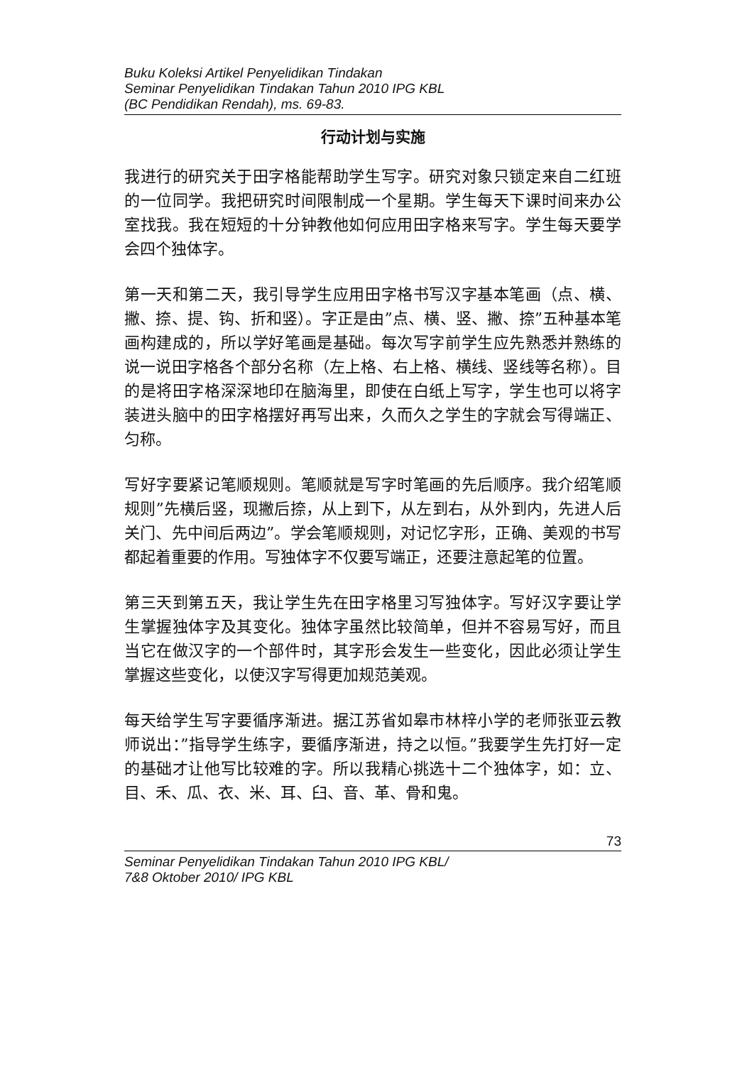Buku Koleksi Artikel Penyelidikan Tindakan
Seminar Penyelidikan Tindakan Tahun 2010 IPG KBL
(BC Pendidikan Rendah), ms. 69-83.
行动计划与实施
我进行的研究关于田字格能帮助学生写字。研究对象只锁定来自二红班的一位同学。我把研究时间限制成一个星期。学生每天下课时间来办公室找我。我在短短的十分钟教他如何应用田字格来写字。学生每天要学会四个独体字。
第一天和第二天，我引导学生应用田字格书写汉字基本笔画（点、横、撇、捺、提、钩、折和竖）。字正是由”点、横、竖、撇、捺”五种基本笔画构建成的，所以学好笔画是基础。每次写字前学生应先熟悉并熟练的说一说田字格各个部分名称（左上格、右上格、横线、竖线等名称）。目的是将田字格深深地印在脑海里，即使在白纸上写字，学生也可以将字装进头脑中的田字格摆好再写出来，久而久之学生的字就会写得端正、匀称。
写好字要紧记笔顺规则。笔顺就是写字时笔画的先后顺序。我介绍笔顺规则”先横后竖，现撇后捺，从上到下，从左到右，从外到内，先进人后关门、先中间后两边”。学会笔顺规则，对记忆字形，正确、美观的书写都起着重要的作用。写独体字不仅要写端正，还要注意起笔的位置。
第三天到第五天，我让学生先在田字格里习写独体字。写好汉字要让学生掌握独体字及其变化。独体字虽然比较简单，但并不容易写好，而且当它在做汉字的一个部件时，其字形会发生一些变化，因此必须让学生掌握这些变化，以使汉字写得更加规范美观。
每天给学生写字要循序渐进。据江苏省如皋市林梓小学的老师张亚云教师说出：”指导学生练字，要循序渐进，持之以恒。”我要学生先打好一定的基础才让他写比较难的字。所以我精心挑选十二个独体字，如：立、目、禾、瓜、衣、米、耳、臼、音、革、骨和鬼。
73
Seminar Penyelidikan Tindakan Tahun 2010 IPG KBL/
7&8 Oktober 2010/ IPG KBL